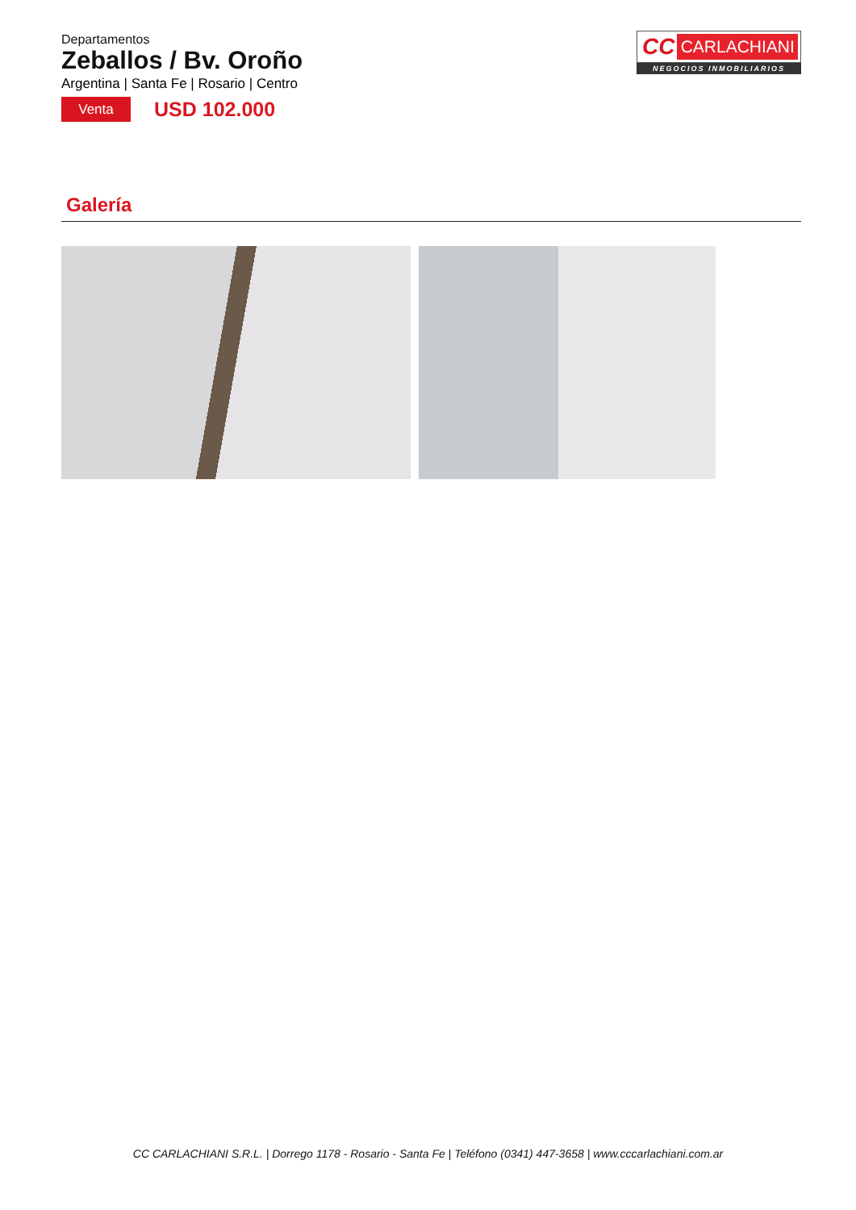Departamentos
Zeballos / Bv. Oroño
Argentina | Santa Fe | Rosario | Centro
Venta
USD 102.000
CC CARLACHIANI
NEGOCIOS INMOBILIARIOS
Galería
CC CARLACHIANI S.R.L. | Dorrego 1178 - Rosario - Santa Fe | Teléfono (0341) 447-3658 | www.cccarlachiani.com.ar